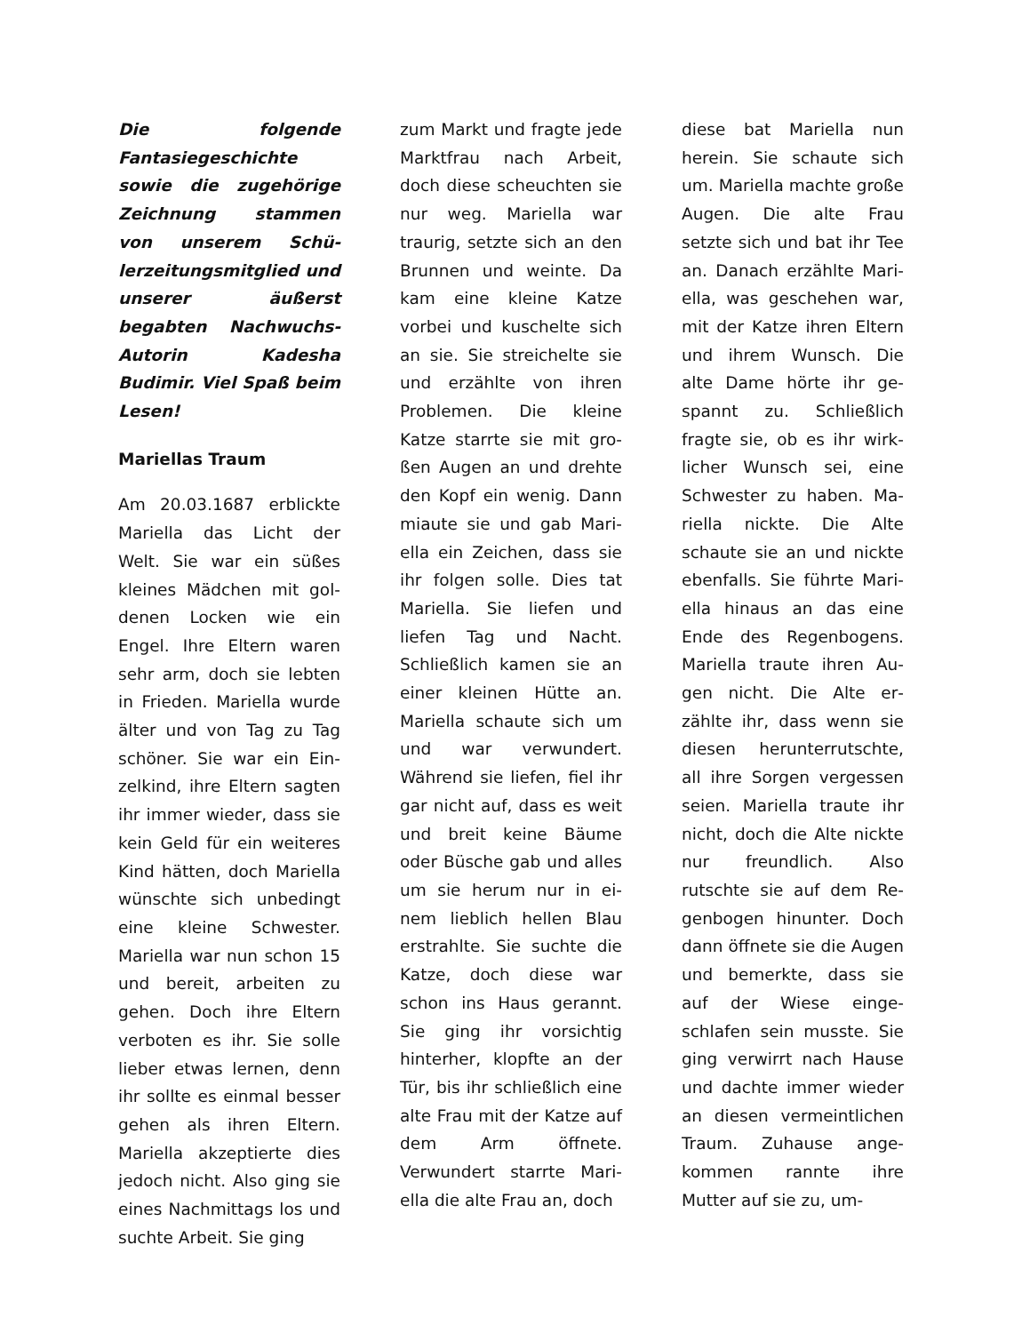Die folgende Fantasiege­schichte sowie die zuge­hörige Zeichnung stam­men von unserem Schü­lerzeitungsmitglied und unserer äußerst begabten Nachwuchs-Autorin Ka­desha Budimir. Viel Spaß beim Lesen!
Mariellas Traum
Am 20.03.1687 erblickte Mariella das Licht der Welt. Sie war ein süßes kleines Mädchen mit gol­denen Locken wie ein Engel. Ihre Eltern waren sehr arm, doch sie lebten in Frieden. Mariella wurde älter und von Tag zu Tag schöner. Sie war ein Ein­zelkind, ihre Eltern sagten ihr immer wieder, dass sie kein Geld für ein weiteres Kind hätten, doch Mariel­la wünschte sich unbe­dingt eine kleine Schwes­ter. Mariella war nun schon 15 und bereit, ar­beiten zu gehen. Doch ihre Eltern verboten es ihr. Sie solle lieber etwas lernen, denn ihr sollte es einmal besser gehen als ihren Eltern. Mariella ak­zeptierte dies jedoch nicht. Also ging sie eines Nachmittags los und suchte Arbeit. Sie ging
zum Markt und fragte jede Marktfrau nach Ar­beit, doch diese scheuch­ten sie nur weg. Mariella war traurig, setzte sich an den Brunnen und weinte. Da kam eine kleine Katze vorbei und kuschelte sich an sie. Sie streichelte sie und erzählte von ihren Problemen. Die kleine Katze starrte sie mit gro­ßen Augen an und drehte den Kopf ein wenig. Dann miaute sie und gab Mari­ella ein Zeichen, dass sie ihr folgen solle. Dies tat Mariella. Sie liefen und liefen Tag und Nacht. Schließlich kamen sie an einer kleinen Hütte an. Mariella schaute sich um und war verwundert. Während sie liefen, fiel ihr gar nicht auf, dass es weit und breit keine Bäume oder Büsche gab und alles um sie herum nur in ei­nem lieblich hellen Blau erstrahlte. Sie suchte die Katze, doch diese war schon ins Haus gerannt. Sie ging ihr vorsichtig hinterher, klopfte an der Tür, bis ihr schließlich eine alte Frau mit der Katze auf dem Arm öffnete. Verwundert starrte Mari­ella die alte Frau an, doch
diese bat Mariella nun herein. Sie schaute sich um. Mariella machte gro­ße Augen. Die alte Frau setzte sich und bat ihr Tee an. Danach erzählte Mari­ella, was geschehen war, mit der Katze ihren Eltern und ihrem Wunsch. Die alte Dame hörte ihr ge­spannt zu. Schließlich fragte sie, ob es ihr wirk­licher Wunsch sei, eine Schwester zu haben. Ma­riella nickte. Die Alte schaute sie an und nickte ebenfalls. Sie führte Mari­ella hinaus an das eine Ende des Regenbogens. Mariella traute ihren Au­gen nicht. Die Alte er­zählte ihr, dass wenn sie diesen herunterrutschte, all ihre Sorgen vergessen seien. Mariella traute ihr nicht, doch die Alte nickte nur freundlich. Also rutschte sie auf dem Re­genbogen hinunter. Doch dann öffnete sie die Au­gen und bemerkte, dass sie auf der Wiese einge­schlafen sein musste. Sie ging verwirrt nach Hause und dachte immer wieder an diesen vermeintlichen Traum. Zuhause ange­kommen rannte ihre Mutter auf sie zu, um-